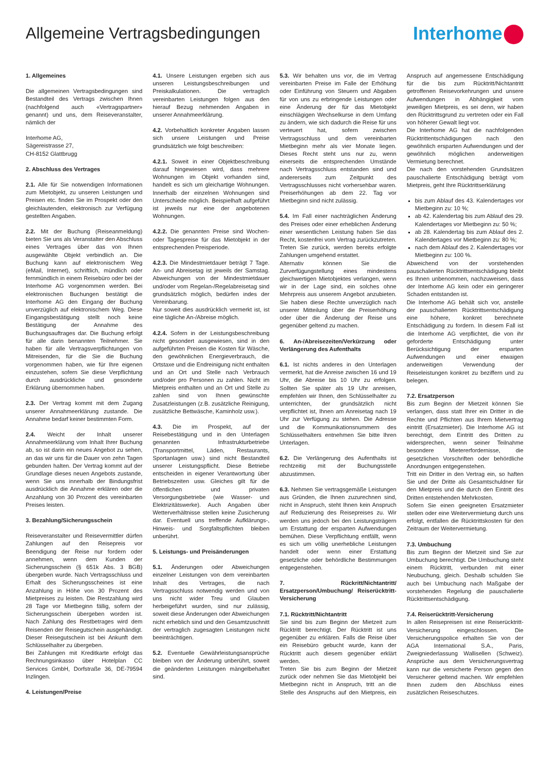Allgemeine Vertragsbedingungen
Interhome
1. Allgemeines
Die allgemeinen Vertragsbedingungen sind Bestandteil des Vertrags zwischen Ihnen (nachfolgend auch «Vertragspartner» genannt) und uns, dem Reiseveranstalter, nämlich der
Interhome AG,
Sägereistrasse 27,
CH-8152 Glattbrugg
2. Abschluss des Vertrages
2.1. Alle für Sie notwendigen Informationen zum Mietobjekt, zu unseren Leistungen und Preisen etc. finden Sie im Prospekt oder den gleichlautenden, elektronisch zur Verfügung gestellten Angaben.
2.2. Mit der Buchung (Reiseanmeldung) bieten Sie uns als Veranstalter den Abschluss eines Vertrages über das von Ihnen ausgewählte Objekt verbindlich an. Die Buchung kann auf elektronischem Weg (eMail, Internet), schriftlich, mündlich oder fernmündlich in einem Reisebüro oder bei der Interhome AG vorgenommen werden. Bei elektronischen Buchungen bestätigt die Interhome AG den Eingang der Buchung unverzüglich auf elektronischem Weg. Diese Eingangsbestätigung stellt noch keine Bestätigung der Annahme des Buchungsauftrages dar. Die Buchung erfolgt für alle darin benannten Teilnehmer. Sie haben für alle Vertragsverpflichtungen von Mitreisenden, für die Sie die Buchung vorgenommen haben, wie für Ihre eigenen einzustehen, sofern Sie diese Verpflichtung durch ausdrückliche und gesonderte Erklärung übernommen haben.
2.3. Der Vertrag kommt mit dem Zugang unserer Annahmeerklärung zustande. Die Annahme bedarf keiner bestimmten Form.
2.4. Weicht der Inhalt unserer Annahmeerklärung vom Inhalt Ihrer Buchung ab, so ist darin ein neues Angebot zu sehen, an das wir uns für die Dauer von zehn Tagen gebunden halten. Der Vertrag kommt auf der Grundlage dieses neuen Angebots zustande, wenn Sie uns innerhalb der Bindungsfrist ausdrücklich die Annahme erklären oder die Anzahlung von 30 Prozent des vereinbarten Preises leisten.
3. Bezahlung/Sicherungsschein
Reiseveranstalter und Reisevermittler dürfen Zahlungen auf den Reisepreis vor Beendigung der Reise nur fordern oder annehmen, wenn dem Kunden der Sicherungsschein (§ 651k Abs. 3 BGB) übergeben wurde. Nach Vertragsschluss und Erhalt des Sicherungsscheines ist eine Anzahlung in Höhe von 30 Prozent des Mietpreises zu leisten. Die Restzahlung wird 28 Tage vor Mietbeginn fällig, sofern der Sicherungsschein übergeben worden ist. Nach Zahlung des Restbetrages wird dem Reisenden der Reisegutschein ausgehändigt. Dieser Reisegutschein ist bei Ankunft dem Schlüsselhalter zu übergeben.
Bei Zahlungen mit Kreditkarte erfolgt das Rechnungsinkasso über Hotelplan CC Services GmbH, Dorfstraße 36, DE-79594 Inzlingen.
4. Leistungen/Preise
4.1. Unsere Leistungen ergeben sich aus unseren Leistungsbeschreibungen und Preiskalkulationen. Die vertraglich vereinbarten Leistungen folgen aus den hierauf Bezug nehmenden Angaben in unserer Annahmeerklärung.
4.2. Vorbehaltlich konkreter Angaben lassen sich unsere Leistungen und Preise grundsätzlich wie folgt beschreiben:
4.2.1. Soweit in einer Objektbeschreibung darauf hingewiesen wird, dass mehrere Wohnungen im Objekt vorhanden sind, handelt es sich um gleichartige Wohnungen. Innerhalb der einzelnen Wohnungen sind Unterschiede möglich. Beispielhaft aufgeführt ist jeweils nur eine der angebotenen Wohnungen.
4.2.2. Die genannten Preise sind Wochen- oder Tagespreise für das Mietobjekt in der entsprechenden Preisperiode.
4.2.3. Die Mindestmietdauer beträgt 7 Tage. An- und Abreisetag ist jeweils der Samstag. Abweichungen von der Mindestmietdauer und/oder vom Regelan-/Regelabreisetag sind grundsätzlich möglich, bedürfen indes der Vereinbarung.
Nur soweit dies ausdrücklich vermerkt ist, ist eine tägliche An-/Abreise möglich.
4.2.4. Sofern in der Leistungsbeschreibung nicht gesondert ausgewiesen, sind in den aufgeführten Preisen die Kosten für Wäsche, den gewöhnlichen Energieverbrauch, die Ortstaxe und die Endreinigung nicht enthalten und an Ort und Stelle nach Verbrauch und/oder pro Personen zu zahlen. Nicht im Mietpreis enthalten und an Ort und Stelle zu zahlen sind von Ihnen gewünschte Zusatzleistungen (z.B. zusätzliche Reinigung, zusätzliche Bettwäsche, Kaminholz usw.).
4.3. Die im Prospekt, auf der Reisebestätigung und in den Unterlagen genannten Infrastrukturbetriebe (Transportmittel, Läden, Restaurants, Sportanlagen usw.) sind nicht Bestandteil unserer Leistungspflicht. Diese Betriebe entscheiden in eigener Verantwortung über Betriebszeiten usw. Gleiches gilt für die öffentlichen und privaten Versorgungsbetriebe (wie Wasser- und Elektrizitätswerke). Auch Angaben über Wetterverhältnisse stellen keine Zusicherung dar. Eventuell uns treffende Aufklärungs-, Hinweis- und Sorgfaltspflichten bleiben unberührt.
5. Leistungs- und Preisänderungen
5.1. Änderungen oder Abweichungen einzelner Leistungen von dem vereinbarten Inhalt des Vertrages, die nach Vertragsschluss notwendig werden und von uns nicht wider Treu und Glauben herbeigeführt wurden, sind nur zulässig, soweit diese Änderungen oder Abweichungen nicht erheblich sind und den Gesamtzuschnitt der vertraglich zugesagten Leistungen nicht beeinträchtigen.
5.2. Eventuelle Gewährleistungsansprüche bleiben von der Änderung unberührt, soweit die geänderten Leistungen mängelbehaftet sind.
5.3. Wir behalten uns vor, die im Vertrag vereinbarten Preise im Falle der Erhöhung oder Einführung von Steuern und Abgaben für von uns zu erbringende Leistungen oder eine Änderung der für das Mietobjekt einschlägigen Wechselkurse in dem Umfang zu ändern, wie sich dadurch die Reise für uns verteuert hat, sofern zwischen Vertragsschluss und dem vereinbarten Mietbeginn mehr als vier Monate liegen. Dieses Recht steht uns nur zu, wenn einerseits die entsprechenden Umstände nach Vertragsschluss entstanden sind und andererseits zum Zeitpunkt des Vertragsschlusses nicht vorhersehbar waren. Preiserhöhungen ab dem 22. Tag vor Mietbeginn sind nicht zulässig.
5.4. Im Fall einer nachträglichen Änderung des Preises oder einer erheblichen Änderung einer wesentlichen Leistung haben Sie das Recht, kostenfrei vom Vertrag zurückzutreten. Treten Sie zurück, werden bereits erfolgte Zahlungen umgehend erstattet.
Alternativ können Sie die Zurverfügungstellung eines mindestens gleichwertigen Mietobjektes verlangen, wenn wir in der Lage sind, ein solches ohne Mehrpreis aus unserem Angebot anzubieten. Sie haben diese Rechte unverzüglich nach unserer Mitteilung über die Preiserhöhung oder über die Änderung der Reise uns gegenüber geltend zu machen.
6. An-/Abreisezeiten/Verkürzung oder Verlängerung des Aufenthalts
6.1. Ist nichts anderes in den Unterlagen vermerkt, hat die Anreise zwischen 16 und 19 Uhr, die Abreise bis 10 Uhr zu erfolgen. Sollten Sie später als 19 Uhr anreisen, empfehlen wir Ihnen, den Schlüsselhalter zu unterrichten, der grundsätzlich nicht verpflichtet ist, Ihnen am Anreisetag nach 19 Uhr zur Verfügung zu stehen. Die Adresse und die Kommunikationsnummern des Schlüsselhalters entnehmen Sie bitte Ihren Unterlagen.
6.2. Die Verlängerung des Aufenthalts ist rechtzeitig mit der Buchungsstelle abzustimmen.
6.3. Nehmen Sie vertragsgemäße Leistungen aus Gründen, die Ihnen zuzurechnen sind, nicht in Anspruch, steht Ihnen kein Anspruch auf Reduzierung des Reisepreises zu. Wir werden uns jedoch bei den Leistungsträgern um Erstattung der ersparten Aufwendungen bemühen. Diese Verpflichtung entfällt, wenn es sich um völlig unerhebliche Leistungen handelt oder wenn einer Erstattung gesetzliche oder behördliche Bestimmungen entgegenstehen.
7. Rückritt/Nichtantritt/ Ersatzperson/Umbuchung/ Reiserücktritt-Versicherung
7.1. Rücktritt/Nichtantritt
Sie sind bis zum Beginn der Mietzeit zum Rücktritt berechtigt. Der Rücktritt ist uns gegenüber zu erklären. Falls die Reise über ein Reisebüro gebucht wurde, kann der Rücktritt auch diesem gegenüber erklärt werden.
Treten Sie bis zum Beginn der Mietzeit zurück oder nehmen Sie das Mietobjekt bei Mietbeginn nicht in Anspruch, tritt an die Stelle des Anspruchs auf den Mietpreis, ein Anspruch auf angemessene Entschädigung für die bis zum Rücktritt/Nichtantritt getroffenen Reisevorkehrungen und unsere Aufwendungen in Abhängigkeit vom jeweiligen Mietpreis, es sei denn, wir haben den Rücktrittsgrund zu vertreten oder ein Fall von höherer Gewalt liegt vor.
Die Interhome AG hat die nachfolgenden Rücktrittentschädigungen nach den gewöhnlich ersparten Aufwendungen und der gewöhnlich möglichen anderweitigen Vermietung berechnet.
Die nach den vorstehenden Grundsätzen pauschalierte Entschädigung beträgt vom Mietpreis, geht Ihre Rücktrittserklärung
bis zum Ablauf des 43. Kalendertages vor Mietbeginn zu: 10 %;
ab 42. Kalendertag bis zum Ablauf des 29. Kalendertages vor Mietbeginn zu: 50 %;
ab 28. Kalendertag bis zum Ablauf des 2. Kalendertages vor Mietbeginn zu: 80 %;
nach dem Ablauf des 2. Kalendertages vor Mietbeginn zu: 100 %.
Abweichend von der vorstehenden pauschalierten Rücktrittsentschädigung bleibt es Ihnen unbenommen, nachzuweisen, dass der Interhome AG kein oder ein geringerer Schaden entstanden ist.
Die Interhome AG behält sich vor, anstelle der pauschalierten Rücktrittsentschädigung eine höhere, konkret berechnete Entschädigung zu fordern. In diesem Fall ist die Interhome AG verpflichtet, die von ihr geforderte Entschädigung unter Berücksichtigung der ersparten Aufwendungen und einer etwaigen anderweitigen Verwendung der Reiseleistungen konkret zu beziffern und zu belegen.
7.2. Ersatzperson
Bis zum Beginn der Mietzeit können Sie verlangen, dass statt Ihrer ein Dritter in die Rechte und Pflichten aus Ihrem Mietvertrag eintritt (Ersatzmieter). Die Interhome AG ist berechtigt, dem Eintritt des Dritten zu widersprechen, wenn seiner Teilnahme besondere Mietererfordernisse, die gesetzlichen Vorschriften oder behördliche Anordnungen entgegenstehen.
Tritt ein Dritter in den Vertrag ein, so haften Sie und der Dritte als Gesamtschuldner für den Mietpreis und die durch den Eintritt des Dritten entstehenden Mehrkosten.
Sofern Sie einen geeigneten Ersatzmieter stellen oder eine Weitervermietung durch uns erfolgt, entfallen die Rücktrittskosten für den Zeitraum der Weitervermietung.
7.3. Umbuchung
Bis zum Beginn der Mietzeit sind Sie zur Umbuchung berechtigt. Die Umbuchung steht einem Rücktritt, verbunden mit einer Neubuchung, gleich. Deshalb schulden Sie auch bei Umbuchung nach Maßgabe der vorstehenden Regelung die pauschalierte Rücktrittsentschädigung.
7.4. Reiserücktritt-Versicherung
In allen Reisepreisen ist eine Reiserücktritt-Versicherung eingeschlossen. Die Versicherungspolice erhalten Sie von der AGA International S.A., Paris, Zweigniederlassung Wallisellen (Schweiz). Ansprüche aus dem Versicherungsvertrag kann nur die versicherte Person gegen den Versicherer geltend machen. Wir empfehlen Ihnen zudem den Abschluss eines zusätzlichen Reiseschutzes.